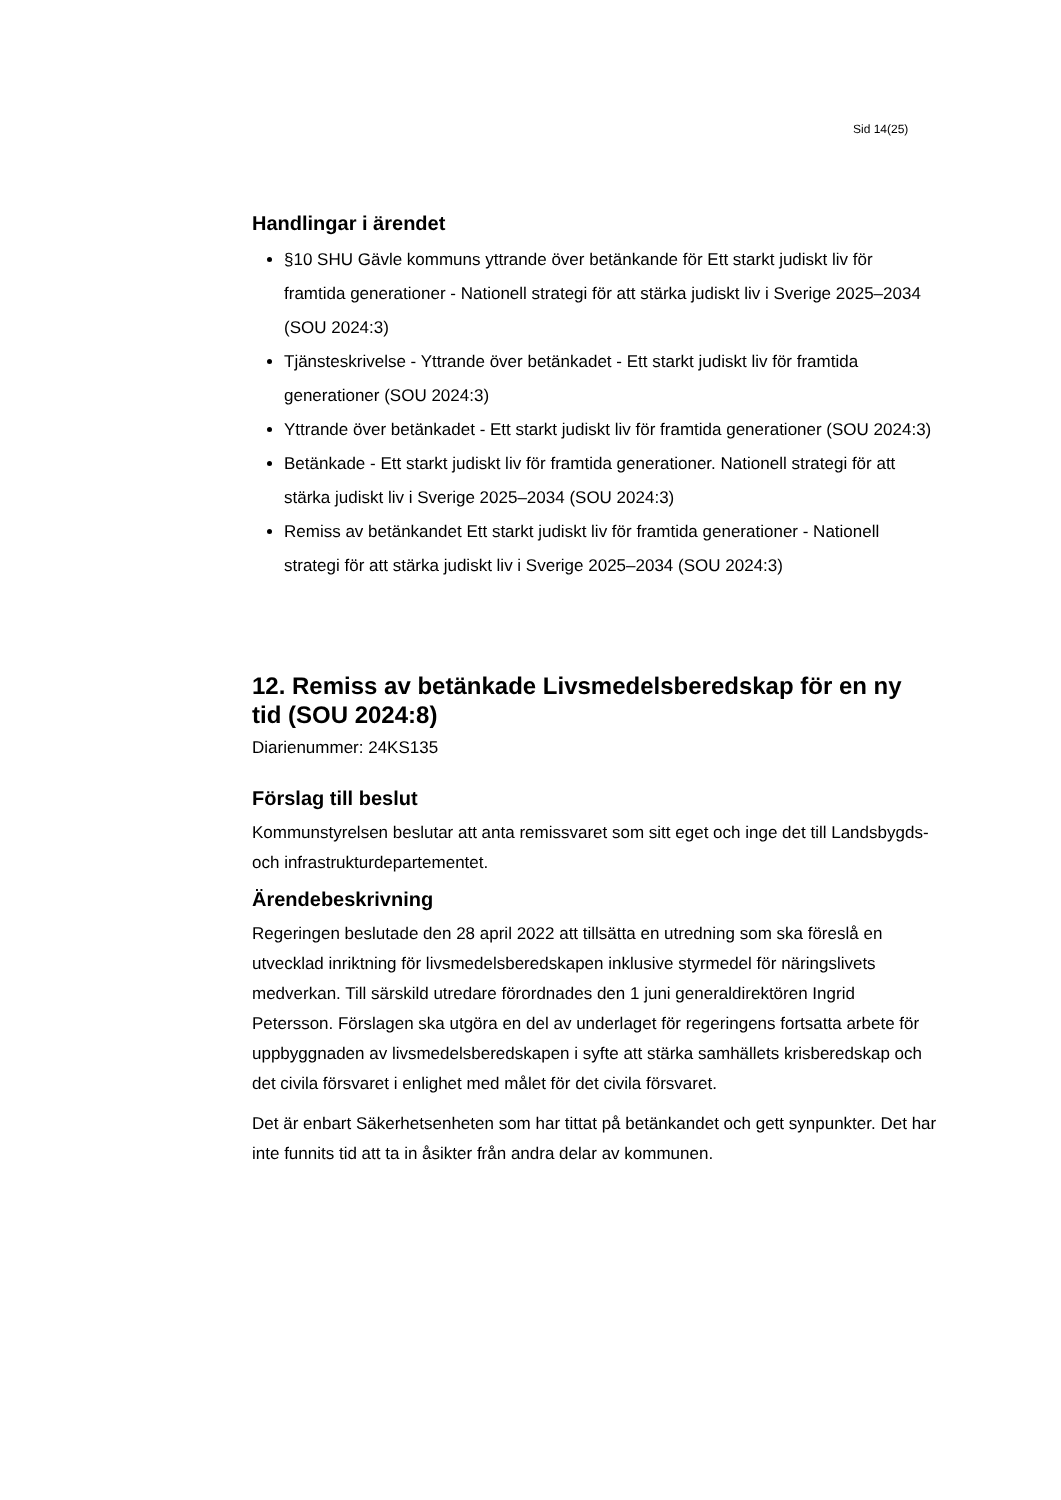Sid 14(25)
Handlingar i ärendet
§10 SHU Gävle kommuns yttrande över betänkande för Ett starkt judiskt liv för framtida generationer - Nationell strategi för att stärka judiskt liv i Sverige 2025–2034 (SOU 2024:3)
Tjänsteskrivelse - Yttrande över betänkadet - Ett starkt judiskt liv för framtida generationer (SOU 2024:3)
Yttrande över betänkadet - Ett starkt judiskt liv för framtida generationer (SOU 2024:3)
Betänkade - Ett starkt judiskt liv för framtida generationer. Nationell strategi för att stärka judiskt liv i Sverige 2025–2034 (SOU 2024:3)
Remiss av betänkandet Ett starkt judiskt liv för framtida generationer - Nationell strategi för att stärka judiskt liv i Sverige 2025–2034 (SOU 2024:3)
12. Remiss av betänkade Livsmedelsberedskap för en ny tid (SOU 2024:8)
Diarienummer: 24KS135
Förslag till beslut
Kommunstyrelsen beslutar att anta remissvaret som sitt eget och inge det till Landsbygds- och infrastrukturdepartementet.
Ärendebeskrivning
Regeringen beslutade den 28 april 2022 att tillsätta en utredning som ska föreslå en utvecklad inriktning för livsmedelsberedskapen inklusive styrmedel för näringslivets medverkan. Till särskild utredare förordnades den 1 juni generaldirektören Ingrid Petersson. Förslagen ska utgöra en del av underlaget för regeringens fortsatta arbete för uppbyggnaden av livsmedelsberedskapen i syfte att stärka samhällets krisberedskap och det civila försvaret i enlighet med målet för det civila försvaret.
Det är enbart Säkerhetsenheten som har tittat på betänkandet och gett synpunkter. Det har inte funnits tid att ta in åsikter från andra delar av kommunen.